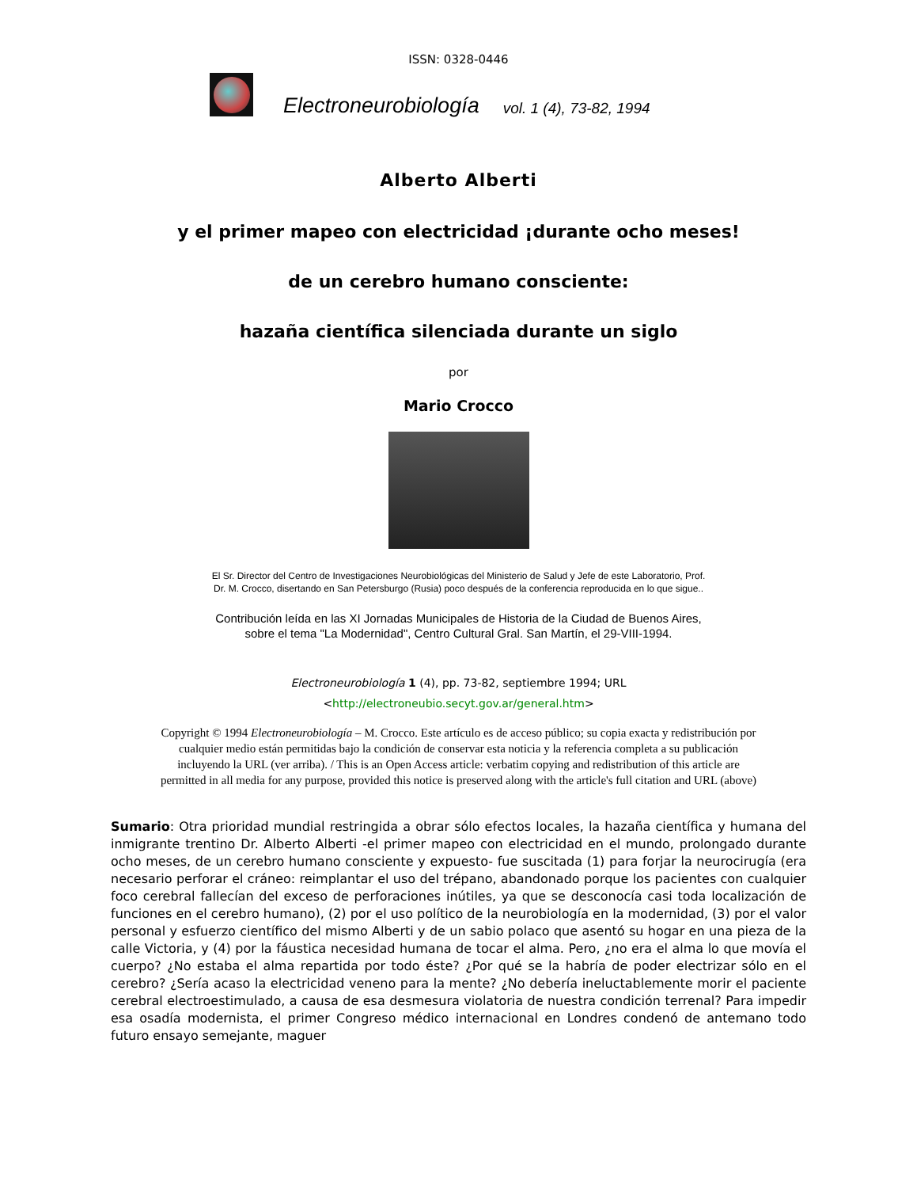ISSN: 0328-0446
Electroneurobiología vol. 1 (4), 73-82, 1994
Alberto Alberti
y el primer mapeo con electricidad ¡durante ocho meses!
de un cerebro humano consciente:
hazaña científica silenciada durante un siglo
por
Mario Crocco
El Sr. Director del Centro de Investigaciones Neurobiológicas del Ministerio de Salud y Jefe de este Laboratorio, Prof.
Dr. M. Crocco, disertando en San Petersburgo (Rusia) poco después de la conferencia reproducida en lo que sigue..
Contribución leída en las XI Jornadas Municipales de Historia de la Ciudad de Buenos Aires,
sobre el tema "La Modernidad", Centro Cultural Gral. San Martín, el 29-VIII-1994.
Electroneurobiología 1 (4), pp. 73-82, septiembre 1994; URL
<http://electroneubio.secyt.gov.ar/general.htm>
Copyright © 1994 Electroneurobiología – M. Crocco. Este artículo es de acceso público; su copia exacta y redistribución por
cualquier medio están permitidas bajo la condición de conservar esta noticia y la referencia completa a su publicación
incluyendo la URL (ver arriba). / This is an Open Access article: verbatim copying and redistribution of this article are
permitted in all media for any purpose, provided this notice is preserved along with the article's full citation and URL (above)
Sumario: Otra prioridad mundial restringida a obrar sólo efectos locales, la hazaña científica y humana del inmigrante trentino Dr. Alberto Alberti -el primer mapeo con electricidad en el mundo, prolongado durante ocho meses, de un cerebro humano consciente y expuesto- fue suscitada (1) para forjar la neurocirugía (era necesario perforar el cráneo: reimplantar el uso del trépano, abandonado porque los pacientes con cualquier foco cerebral fallecían del exceso de perforaciones inútiles, ya que se desconocía casi toda localización de funciones en el cerebro humano), (2) por el uso político de la neurobiología en la modernidad, (3) por el valor personal y esfuerzo científico del mismo Alberti y de un sabio polaco que asentó su hogar en una pieza de la calle Victoria, y (4) por la fáustica necesidad humana de tocar el alma. Pero, ¿no era el alma lo que movía el cuerpo? ¿No estaba el alma repartida por todo éste? ¿Por qué se la habría de poder electrizar sólo en el cerebro? ¿Sería acaso la electricidad veneno para la mente? ¿No debería ineluctablemente morir el paciente cerebral electroestimulado, a causa de esa desmesura violatoria de nuestra condición terrenal? Para impedir esa osadía modernista, el primer Congreso médico internacional en Londres condenó de antemano todo futuro ensayo semejante, maguer